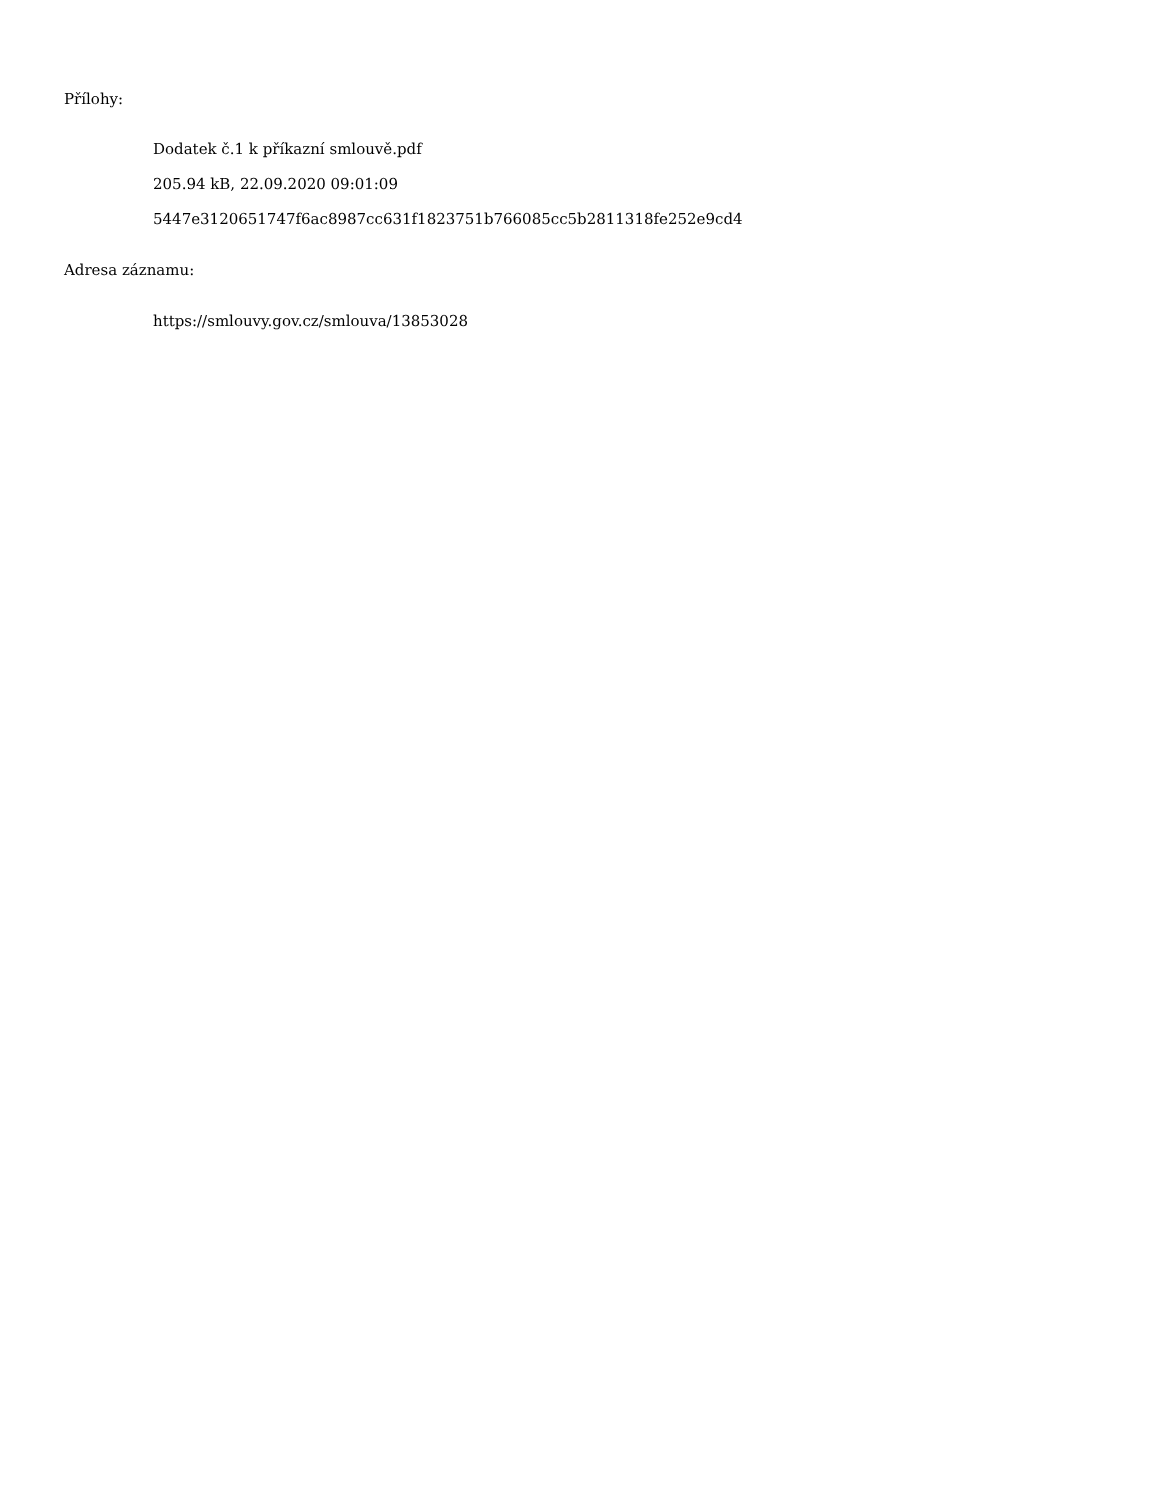Přílohy:
Dodatek č.1 k příkazní smlouvě.pdf
205.94 kB, 22.09.2020 09:01:09
5447e3120651747f6ac8987cc631f1823751b766085cc5b2811318fe252e9cd4
Adresa záznamu:
https://smlouvy.gov.cz/smlouva/13853028